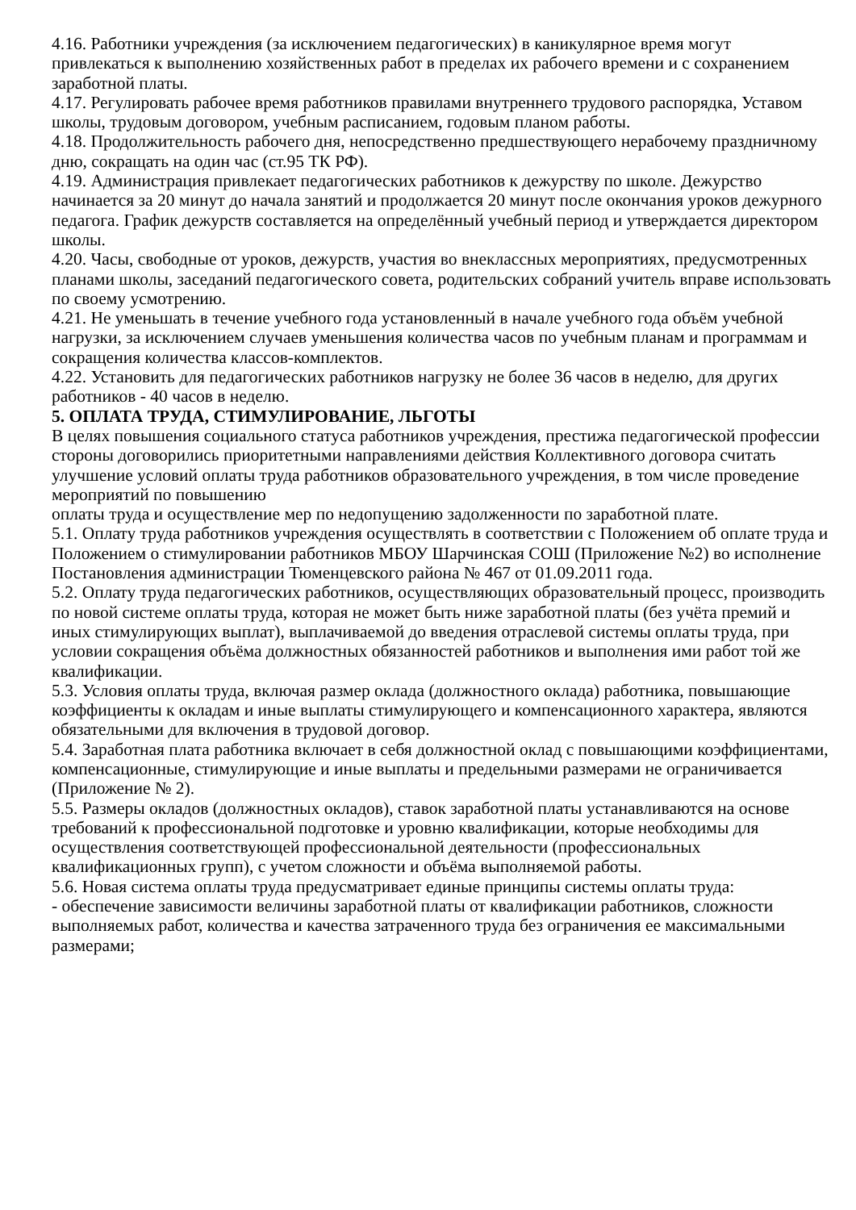4.16. Работники учреждения (за исключением педагогических) в каникулярное время могут привлекаться к выполнению хозяйственных работ в пределах их рабочего времени и с сохранением заработной платы.
4.17. Регулировать рабочее время работников правилами внутреннего трудового распорядка, Уставом школы, трудовым договором, учебным расписанием, годовым планом работы.
4.18. Продолжительность рабочего дня, непосредственно предшествующего нерабочему праздничному дню, сокращать на один час (ст.95 ТК РФ).
4.19. Администрация привлекает педагогических работников к дежурству по школе. Дежурство начинается за 20 минут до начала занятий и продолжается 20 минут после окончания уроков дежурного педагога. График дежурств составляется на определённый учебный период и утверждается директором школы.
4.20. Часы, свободные от уроков, дежурств, участия во внеклассных мероприятиях, предусмотренных планами школы, заседаний педагогического совета, родительских собраний учитель вправе использовать по своему усмотрению.
4.21. Не уменьшать в течение учебного года установленный в начале учебного года объём учебной нагрузки, за исключением случаев уменьшения количества часов по учебным планам и программам и сокращения количества классов-комплектов.
4.22. Установить для педагогических работников нагрузку не более 36 часов в неделю, для других работников - 40 часов в неделю.
5. ОПЛАТА ТРУДА, СТИМУЛИРОВАНИЕ, ЛЬГОТЫ
В целях повышения социального статуса работников учреждения, престижа педагогической профессии стороны договорились приоритетными направлениями действия Коллективного договора считать улучшение условий оплаты труда работников образовательного учреждения, в том числе проведение мероприятий по повышению
оплаты труда и осуществление мер по недопущению задолженности по заработной плате.
5.1. Оплату труда работников учреждения осуществлять в соответствии с Положением об оплате труда и Положением о стимулировании работников МБОУ Шарчинская СОШ (Приложение №2) во исполнение Постановления администрации Тюменцевского района № 467 от 01.09.2011 года.
5.2. Оплату труда педагогических работников, осуществляющих образовательный процесс, производить по новой системе оплаты труда, которая не может быть ниже заработной платы (без учёта премий и иных стимулирующих выплат), выплачиваемой до введения отраслевой системы оплаты труда, при условии сокращения объёма должностных обязанностей работников и выполнения ими работ той же квалификации.
5.3. Условия оплаты труда, включая размер оклада (должностного оклада) работника, повышающие коэффициенты к окладам и иные выплаты стимулирующего и компенсационного характера, являются обязательными для включения в трудовой договор.
5.4. Заработная плата работника включает в себя должностной оклад с повышающими коэффициентами, компенсационные, стимулирующие и иные выплаты и предельными размерами не ограничивается (Приложение № 2).
5.5. Размеры окладов (должностных окладов), ставок заработной платы устанавливаются на основе требований к профессиональной подготовке и уровню квалификации, которые необходимы для осуществления соответствующей профессиональной деятельности (профессиональных квалификационных групп), с учетом сложности и объёма выполняемой работы.
5.6. Новая система оплаты труда предусматривает единые принципы системы оплаты труда:
- обеспечение зависимости величины заработной платы от квалификации работников, сложности выполняемых работ, количества и качества затраченного труда без ограничения ее максимальными размерами;